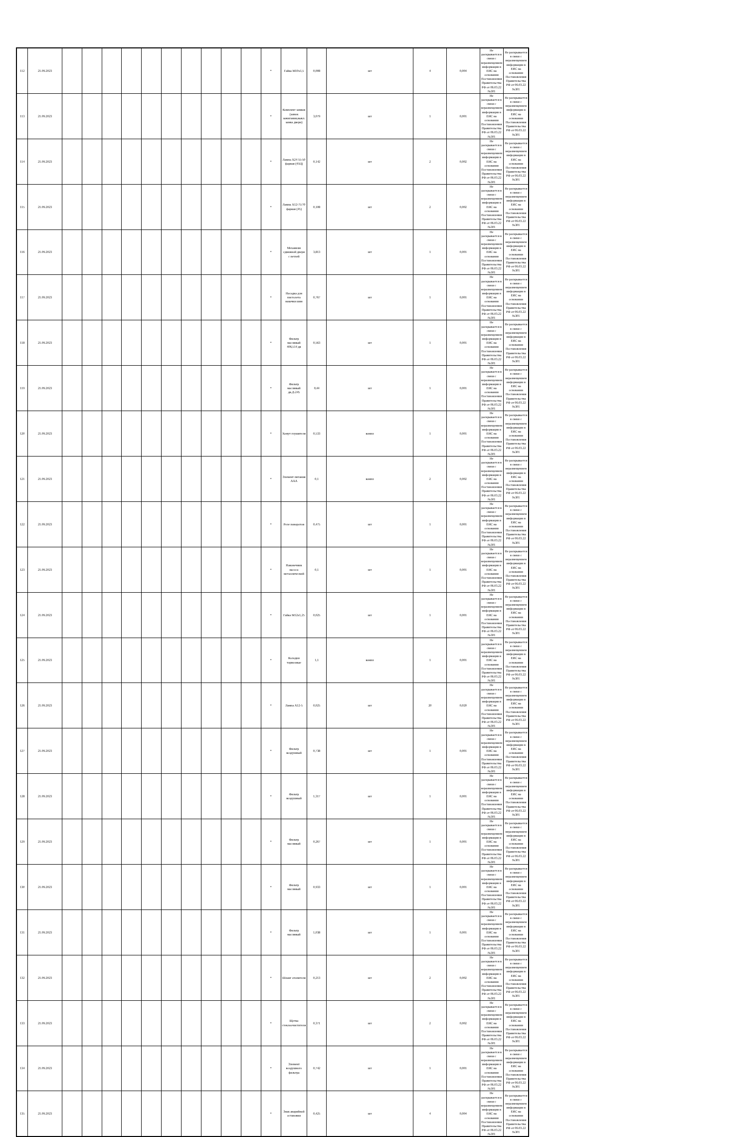| 112 | 21.09.2023 | | | | | | | | | | | * | Гайка М10х1,5 | 0,008 | шт | 4 | 0,004 | Не раскрывается в связи с неразмещением информации в ЕИС на основании Постановления Правительства РФ от 06.03.22 №301 | Не раскрывается в связи с неразмещением информации в ЕИС на основании Постановления Правительства РФ от 06.03.22 №301 |
| 113 | 21.09.2023 | | | | | | | | | | | * | Комплект замков (замок зажигания,выкл. замка двери) | 3,079 | шт | 1 | 0,001 | Не раскрывается в связи с неразмещением информации в ЕИС на основании Постановления Правительства РФ от 06.03.22 №301 | Не раскрывается в связи с неразмещением информации в ЕИС на основании Постановления Правительства РФ от 06.03.22 №301 |
| 114 | 21.09.2023 | | | | | | | | | | | * | Лампа А24 55-50 фарная (45Ц) | 0,142 | шт | 2 | 0,002 | Не раскрывается в связи с неразмещением информации в ЕИС на основании Постановления Правительства РФ от 06.03.22 №301 | Не раскрывается в связи с неразмещением информации в ЕИС на основании Постановления Правительства РФ от 06.03.22 №301 |
| 115 | 21.09.2023 | | | | | | | | | | | * | Лампа А12-75/70 фарная (45) | 0,108 | шт | 2 | 0,002 | Не раскрывается в связи с неразмещением информации в ЕИС на основании Постановления Правительства РФ от 06.03.22 №301 | Не раскрывается в связи с неразмещением информации в ЕИС на основании Постановления Правительства РФ от 06.03.22 №301 |
| 116 | 21.09.2023 | | | | | | | | | | | * | Механизм сдвижной двери с петлей | 3,813 | шт | 1 | 0,001 | Не раскрывается в связи с неразмещением информации в ЕИС на основании Постановления Правительства РФ от 06.03.22 №301 | Не раскрывается в связи с неразмещением информации в ЕИС на основании Постановления Правительства РФ от 06.03.22 №301 |
| 117 | 21.09.2023 | | | | | | | | | | | * | Насадка для пистолета накачки шин | 0,767 | шт | 1 | 0,001 | Не раскрывается в связи с неразмещением информации в ЕИС на основании Постановления Правительства РФ от 06.03.22 №301 | Не раскрывается в связи с неразмещением информации в ЕИС на основании Постановления Правительства РФ от 06.03.22 №301 |
| 118 | 21.09.2023 | | | | | | | | | | | * | Фильтр масляный 406,514 дв | 0,563 | шт | 1 | 0,001 | Не раскрывается в связи с неразмещением информации в ЕИС на основании Постановления Правительства РФ от 06.03.22 №301 | Не раскрывается в связи с неразмещением информации в ЕИС на основании Постановления Правительства РФ от 06.03.22 №301 |
| 119 | 21.09.2023 | | | | | | | | | | | * | Фильтр масляный дв.Д-245 | 0,44 | шт | 1 | 0,001 | Не раскрывается в связи с неразмещением информации в ЕИС на основании Постановления Правительства РФ от 06.03.22 №301 | Не раскрывается в связи с неразмещением информации в ЕИС на основании Постановления Правительства РФ от 06.03.22 №301 |
| 120 | 21.09.2023 | | | | | | | | | | | * | Хомут глушителя | 0,533 | компл | 1 | 0,001 | Не раскрывается в связи с неразмещением информации в ЕИС на основании Постановления Правительства РФ от 06.03.22 №301 | Не раскрывается в связи с неразмещением информации в ЕИС на основании Постановления Правительства РФ от 06.03.22 №301 |
| 121 | 21.09.2023 | | | | | | | | | | | * | Элемент питания ААА | 0,1 | компл | 2 | 0,002 | Не раскрывается в связи с неразмещением информации в ЕИС на основании Постановления Правительства РФ от 06.03.22 №301 | Не раскрывается в связи с неразмещением информации в ЕИС на основании Постановления Правительства РФ от 06.03.22 №301 |
| 122 | 21.09.2023 | | | | | | | | | | | * | Реле поворотов | 0,475 | шт | 1 | 0,001 | Не раскрывается в связи с неразмещением информации в ЕИС на основании Постановления Правительства РФ от 06.03.22 №301 | Не раскрывается в связи с неразмещением информации в ЕИС на основании Постановления Правительства РФ от 06.03.22 №301 |
| 123 | 21.09.2023 | | | | | | | | | | | * | Наконечник насоса металлический | 0,1 | шт | 1 | 0,001 | Не раскрывается в связи с неразмещением информации в ЕИС на основании Постановления Правительства РФ от 06.03.22 №301 | Не раскрывается в связи с неразмещением информации в ЕИС на основании Постановления Правительства РФ от 06.03.22 №301 |
| 124 | 21.09.2023 | | | | | | | | | | | * | Гайка М12х1,25 | 0,025 | шт | 1 | 0,001 | Не раскрывается в связи с неразмещением информации в ЕИС на основании Постановления Правительства РФ от 06.03.22 №301 | Не раскрывается в связи с неразмещением информации в ЕИС на основании Постановления Правительства РФ от 06.03.22 №301 |
| 125 | 21.09.2023 | | | | | | | | | | | * | Колодки тормозные | 1,1 | компл | 1 | 0,001 | Не раскрывается в связи с неразмещением информации в ЕИС на основании Постановления Правительства РФ от 06.03.22 №301 | Не раскрывается в связи с неразмещением информации в ЕИС на основании Постановления Правительства РФ от 06.03.22 №301 |
| 126 | 21.09.2023 | | | | | | | | | | | * | Лампа А12-5 | 0,025 | шт | 20 | 0,020 | Не раскрывается в связи с неразмещением информации в ЕИС на основании Постановления Правительства РФ от 06.03.22 №301 | Не раскрывается в связи с неразмещением информации в ЕИС на основании Постановления Правительства РФ от 06.03.22 №301 |
| 127 | 21.09.2023 | | | | | | | | | | | * | Фильтр воздушный | 0,738 | шт | 1 | 0,001 | Не раскрывается в связи с неразмещением информации в ЕИС на основании Постановления Правительства РФ от 06.03.22 №301 | Не раскрывается в связи с неразмещением информации в ЕИС на основании Постановления Правительства РФ от 06.03.22 №301 |
| 128 | 21.09.2023 | | | | | | | | | | | * | Фильтр воздушный | 1,317 | шт | 1 | 0,001 | Не раскрывается в связи с неразмещением информации в ЕИС на основании Постановления Правительства РФ от 06.03.22 №301 | Не раскрывается в связи с неразмещением информации в ЕИС на основании Постановления Правительства РФ от 06.03.22 №301 |
| 129 | 21.09.2023 | | | | | | | | | | | * | Фильтр масляный | 0,267 | шт | 1 | 0,001 | Не раскрывается в связи с неразмещением информации в ЕИС на основании Постановления Правительства РФ от 06.03.22 №301 | Не раскрывается в связи с неразмещением информации в ЕИС на основании Постановления Правительства РФ от 06.03.22 №301 |
| 130 | 21.09.2023 | | | | | | | | | | | * | Фильтр масляный | 0,933 | шт | 1 | 0,001 | Не раскрывается в связи с неразмещением информации в ЕИС на основании Постановления Правительства РФ от 06.03.22 №301 | Не раскрывается в связи с неразмещением информации в ЕИС на основании Постановления Правительства РФ от 06.03.22 №301 |
| 131 | 21.09.2023 | | | | | | | | | | | * | Фильтр масляный | 1,038 | шт | 1 | 0,001 | Не раскрывается в связи с неразмещением информации в ЕИС на основании Постановления Правительства РФ от 06.03.22 №301 | Не раскрывается в связи с неразмещением информации в ЕИС на основании Постановления Правительства РФ от 06.03.22 №301 |
| 132 | 21.09.2023 | | | | | | | | | | | * | Шланг отопителя | 0,213 | шт | 2 | 0,002 | Не раскрывается в связи с неразмещением информации в ЕИС на основании Постановления Правительства РФ от 06.03.22 №301 | Не раскрывается в связи с неразмещением информации в ЕИС на основании Постановления Правительства РФ от 06.03.22 №301 |
| 133 | 21.09.2023 | | | | | | | | | | | * | Щетка стеклоочистителя | 0,371 | шт | 2 | 0,002 | Не раскрывается в связи с неразмещением информации в ЕИС на основании Постановления Правительства РФ от 06.03.22 №301 | Не раскрывается в связи с неразмещением информации в ЕИС на основании Постановления Правительства РФ от 06.03.22 №301 |
| 134 | 21.09.2023 | | | | | | | | | | | * | Элемент воздушного фильтра | 0,742 | шт | 1 | 0,001 | Не раскрывается в связи с неразмещением информации в ЕИС на основании Постановления Правительства РФ от 06.03.22 №301 | Не раскрывается в связи с неразмещением информации в ЕИС на основании Постановления Правительства РФ от 06.03.22 №301 |
| 135 | 21.09.2023 | | | | | | | | | | | * | Знак аварийной остановки | 0,425 | шт | 4 | 0,004 | Не раскрывается в связи с неразмещением информации в ЕИС на основании Постановления Правительства РФ от 06.03.22 №301 | Не раскрывается в связи с неразмещением информации в ЕИС на основании Постановления Правительства РФ от 06.03.22 №301 |